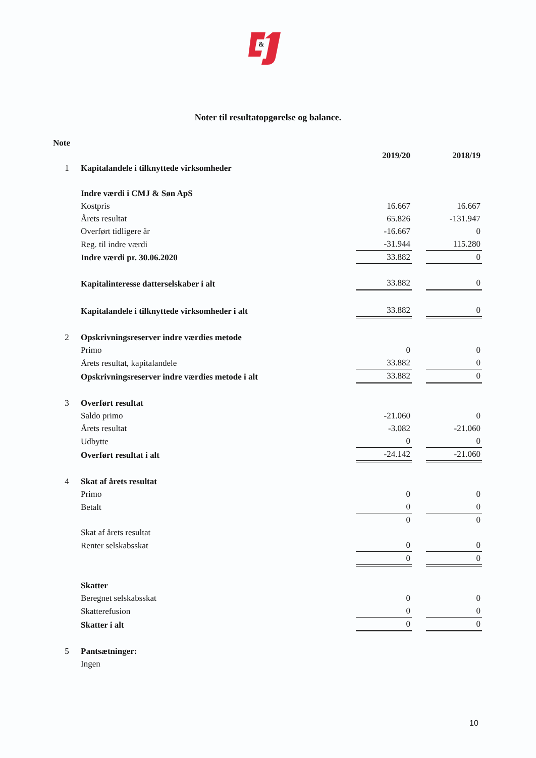&
Noter til resultatopgørelse og balance.
| Note | | | | |
| | | 2019/20 | | 2018/19 |
| 1 | Kapitalandele i tilknyttede virksomheder | | | |
| | Indre værdi i CMJ & Søn ApS | | | |
| | Kostpris | 16.667 | | 16.667 |
| | Årets resultat | 65.826 | | -131.947 |
| | Overført tidligere år | -16.667 | | 0 |
| | Reg. til indre værdi | -31.944 | | 115.280 |
| | Indre værdi pr. 30.06.2020 | 33.882 | | 0 |
| | Kapitalinteresse datterselskaber i alt | 33.882 | | 0 |
| | Kapitalandele i tilknyttede virksomheder i alt | 33.882 | | 0 |
| 2 | Opskrivningsreserver indre værdies metode | | | |
| | Primo | 0 | | 0 |
| | Årets resultat, kapitalandele | 33.882 | | 0 |
| | Opskrivningsreserver indre værdies metode i alt | 33.882 | | 0 |
| 3 | Overført resultat | | | |
| | Saldo primo | -21.060 | | 0 |
| | Årets resultat | -3.082 | | -21.060 |
| | Udbytte | 0 | | 0 |
| | Overført resultat i alt | -24.142 | | -21.060 |
| 4 | Skat af årets resultat | | | |
| | Primo | 0 | | 0 |
| | Betalt | 0 | | 0 |
| | | 0 | | 0 |
| | Skat af årets resultat | | | |
| | Renter selskabsskat | 0 | | 0 |
| | | 0 | | 0 |
| | Skatter | | | |
| | Beregnet selskabsskat | 0 | | 0 |
| | Skatterefusion | 0 | | 0 |
| | Skatter i alt | 0 | | 0 |
| 5 | Pantsætninger: | | | |
| | Ingen | | | |
10